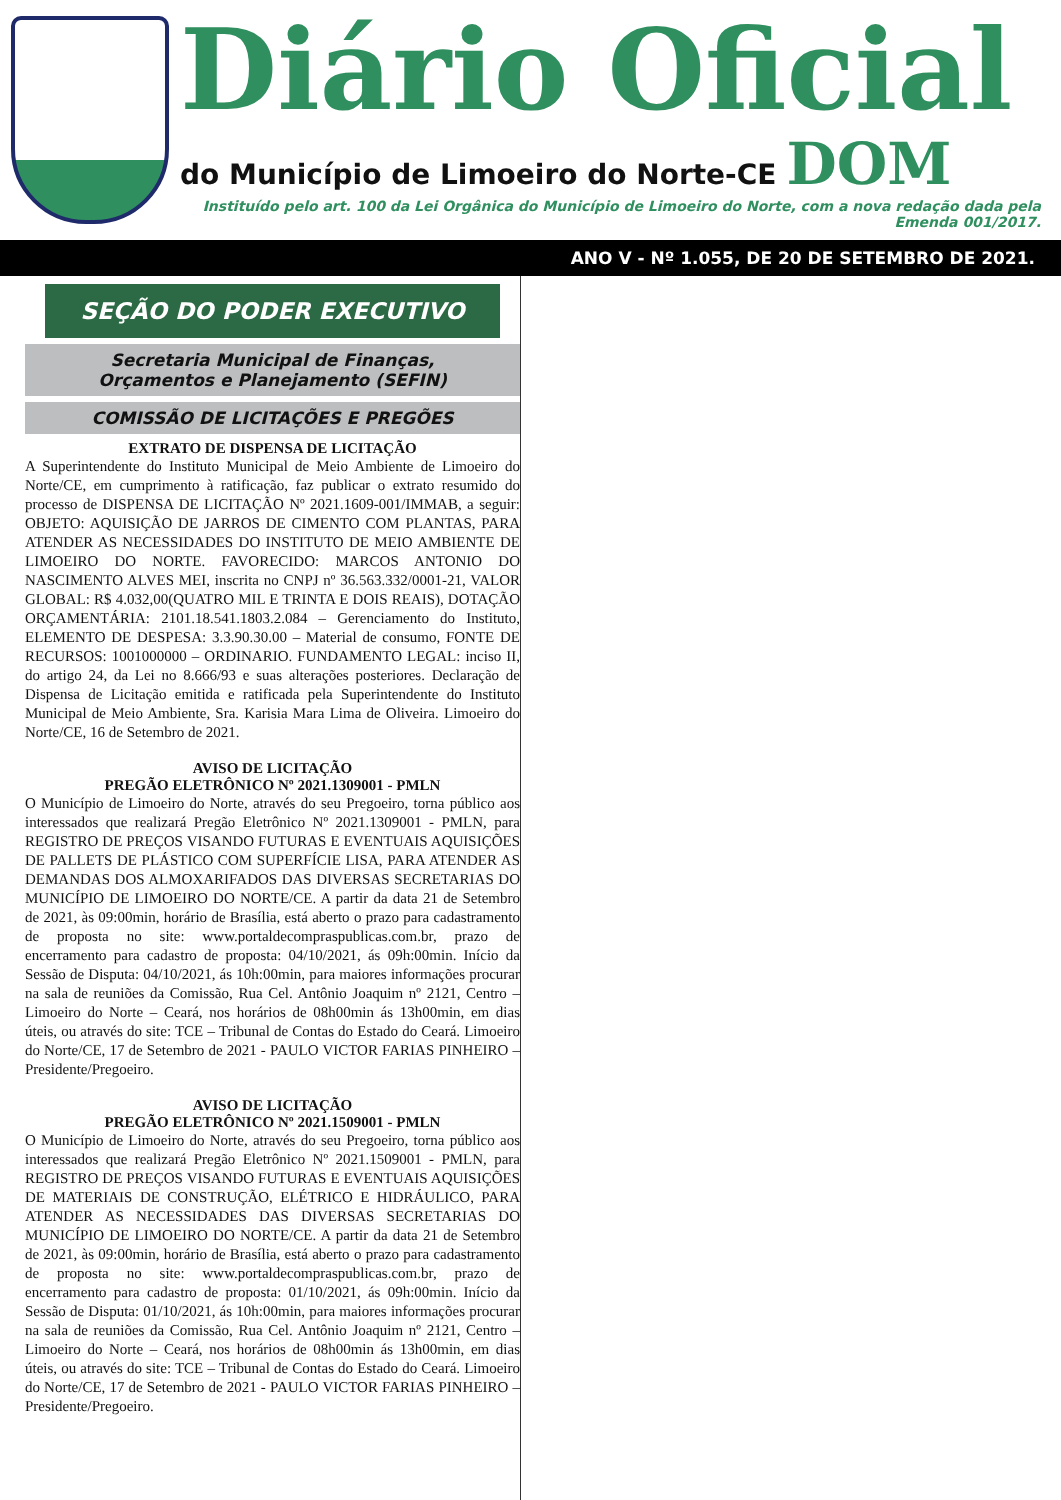Diário Oficial
do Município de Limoeiro do Norte-CE DOM
Instituído pelo art. 100 da Lei Orgânica do Município de Limoeiro do Norte, com a nova redação dada pela Emenda 001/2017.
ANO V - Nº 1.055, DE 20 DE SETEMBRO DE 2021.
SEÇÃO DO PODER EXECUTIVO
Secretaria Municipal de Finanças,
Orçamentos e Planejamento (SEFIN)
COMISSÃO DE LICITAÇÕES E PREGÕES
EXTRATO DE DISPENSA DE LICITAÇÃO
A Superintendente do Instituto Municipal de Meio Ambiente de Limoeiro do Norte/CE, em cumprimento à ratificação, faz publicar o extrato resumido do processo de DISPENSA DE LICITAÇÃO Nº 2021.1609-001/IMMAB, a seguir: OBJETO: AQUISIÇÃO DE JARROS DE CIMENTO COM PLANTAS, PARA ATENDER AS NECESSIDADES DO INSTITUTO DE MEIO AMBIENTE DE LIMOEIRO DO NORTE. FAVORECIDO: MARCOS ANTONIO DO NASCIMENTO ALVES MEI, inscrita no CNPJ nº 36.563.332/0001-21, VALOR GLOBAL: R$ 4.032,00(QUATRO MIL E TRINTA E DOIS REAIS), DOTAÇÃO ORÇAMENTÁRIA: 2101.18.541.1803.2.084 – Gerenciamento do Instituto, ELEMENTO DE DESPESA: 3.3.90.30.00 – Material de consumo, FONTE DE RECURSOS: 1001000000 – ORDINARIO. FUNDAMENTO LEGAL: inciso II, do artigo 24, da Lei no 8.666/93 e suas alterações posteriores. Declaração de Dispensa de Licitação emitida e ratificada pela Superintendente do Instituto Municipal de Meio Ambiente, Sra. Karisia Mara Lima de Oliveira. Limoeiro do Norte/CE, 16 de Setembro de 2021.
AVISO DE LICITAÇÃO
PREGÃO ELETRÔNICO Nº 2021.1309001 - PMLN
O Município de Limoeiro do Norte, através do seu Pregoeiro, torna público aos interessados que realizará Pregão Eletrônico Nº 2021.1309001 - PMLN, para REGISTRO DE PREÇOS VISANDO FUTURAS E EVENTUAIS AQUISIÇÕES DE PALLETS DE PLÁSTICO COM SUPERFÍCIE LISA, PARA ATENDER AS DEMANDAS DOS ALMOXARIFADOS DAS DIVERSAS SECRETARIAS DO MUNICÍPIO DE LIMOEIRO DO NORTE/CE. A partir da data 21 de Setembro de 2021, às 09:00min, horário de Brasília, está aberto o prazo para cadastramento de proposta no site: www.portaldecompraspublicas.com.br, prazo de encerramento para cadastro de proposta: 04/10/2021, ás 09h:00min. Início da Sessão de Disputa: 04/10/2021, ás 10h:00min, para maiores informações procurar na sala de reuniões da Comissão, Rua Cel. Antônio Joaquim nº 2121, Centro – Limoeiro do Norte – Ceará, nos horários de 08h00min ás 13h00min, em dias úteis, ou através do site: TCE – Tribunal de Contas do Estado do Ceará. Limoeiro do Norte/CE, 17 de Setembro de 2021 - PAULO VICTOR FARIAS PINHEIRO – Presidente/Pregoeiro.
AVISO DE LICITAÇÃO
PREGÃO ELETRÔNICO Nº 2021.1509001 - PMLN
O Município de Limoeiro do Norte, através do seu Pregoeiro, torna público aos interessados que realizará Pregão Eletrônico Nº 2021.1509001 - PMLN, para REGISTRO DE PREÇOS VISANDO FUTURAS E EVENTUAIS AQUISIÇÕES DE MATERIAIS DE CONSTRUÇÃO, ELÉTRICO E HIDRÁULICO, PARA ATENDER AS NECESSIDADES DAS DIVERSAS SECRETARIAS DO MUNICÍPIO DE LIMOEIRO DO NORTE/CE. A partir da data 21 de Setembro de 2021, às 09:00min, horário de Brasília, está aberto o prazo para cadastramento de proposta no site: www.portaldecompraspublicas.com.br, prazo de encerramento para cadastro de proposta: 01/10/2021, ás 09h:00min. Início da Sessão de Disputa: 01/10/2021, ás 10h:00min, para maiores informações procurar na sala de reuniões da Comissão, Rua Cel. Antônio Joaquim nº 2121, Centro – Limoeiro do Norte – Ceará, nos horários de 08h00min ás 13h00min, em dias úteis, ou através do site: TCE – Tribunal de Contas do Estado do Ceará. Limoeiro do Norte/CE, 17 de Setembro de 2021 - PAULO VICTOR FARIAS PINHEIRO – Presidente/Pregoeiro.